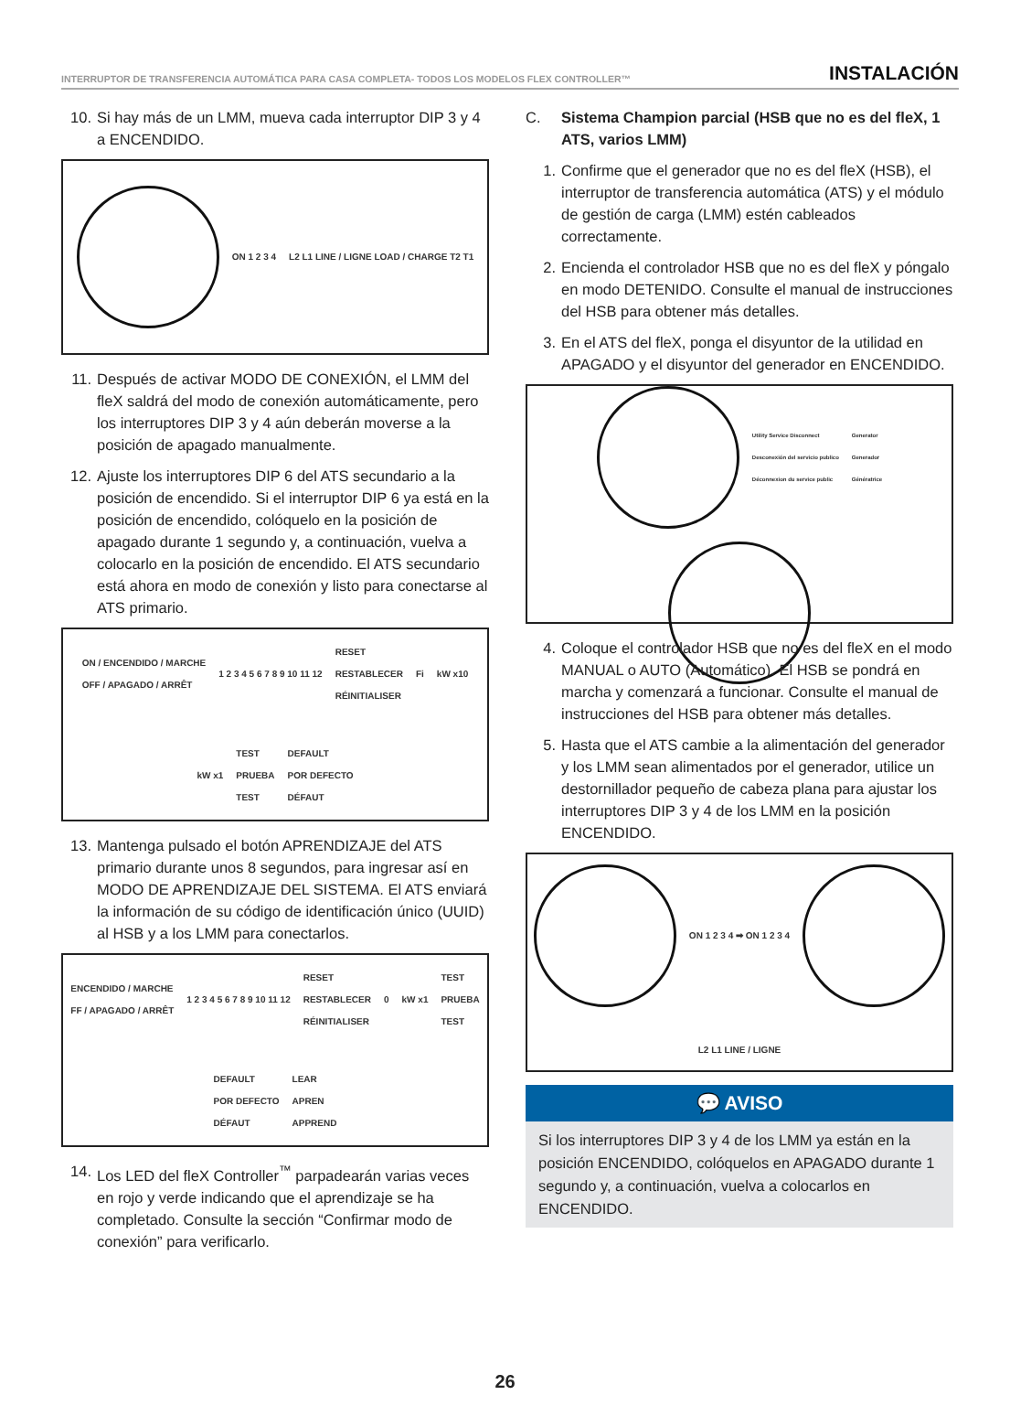INTERRUPTOR DE TRANSFERENCIA AUTOMÁTICA PARA CASA COMPLETA- TODOS LOS MODELOS FLEX CONTROLLER™ INSTALACIÓN
10. Si hay más de un LMM, mueva cada interruptor DIP 3 y 4 a ENCENDIDO.
ON 1 2 3 4 L2 L1 LINE / LIGNE LOAD / CHARGE T2 T1
11. Después de activar MODO DE CONEXIÓN, el LMM del fleX saldrá del modo de conexión automáticamente, pero los interruptores DIP 3 y 4 aún deberán moverse a la posición de apagado manualmente.
12. Ajuste los interruptores DIP 6 del ATS secundario a la posición de encendido. Si el interruptor DIP 6 ya está en la posición de encendido, colóquelo en la posición de apagado durante 1 segundo y, a continuación, vuelva a colocarlo en la posición de encendido. El ATS secundario está ahora en modo de conexión y listo para conectarse al ATS primario.
ON / ENCENDIDO / MARCHE
OFF / APAGADO / ARRÊT 1 2 3 4 5 6 7 8 9 10 11 12 RESET
RESTABLECER
RÉINITIALISER Fi kW x10 kW x1 TEST
PRUEBA
TEST DEFAULT
POR DEFECTO
DÉFAUT
13. Mantenga pulsado el botón APRENDIZAJE del ATS primario durante unos 8 segundos, para ingresar así en MODO DE APRENDIZAJE DEL SISTEMA. El ATS enviará la información de su código de identificación único (UUID) al HSB y a los LMM para conectarlos.
ENCENDIDO / MARCHE
FF / APAGADO / ARRÊT 1 2 3 4 5 6 7 8 9 10 11 12 RESET
RESTABLECER
RÉINITIALISER 0 kW x1 TEST
PRUEBA
TEST DEFAULT
POR DEFECTO
DÉFAUT LEAR
APREN
APPREND
14. Los LED del fleX Controller<sup>™</sup> parpadearán varias veces en rojo y verde indicando que el aprendizaje se ha completado. Consulte la sección “Confirmar modo de conexión” para verificarlo.
C. Sistema Champion parcial (HSB que no es del fleX, 1 ATS, varios LMM)
1. Confirme que el generador que no es del fleX (HSB), el interruptor de transferencia automática (ATS) y el módulo de gestión de carga (LMM) estén cableados correctamente.
2. Encienda el controlador HSB que no es del fleX y póngalo en modo DETENIDO. Consulte el manual de instrucciones del HSB para obtener más detalles.
3. En el ATS del fleX, ponga el disyuntor de la utilidad en APAGADO y el disyuntor del generador en ENCENDIDO.
Utility Service Disconnect
Desconexión del servicio publico
Déconnexion du service public Generator
Generador
Génératrice
4. Coloque el controlador HSB que no es del fleX en el modo MANUAL o AUTO (Automático). El HSB se pondrá en marcha y comenzará a funcionar. Consulte el manual de instrucciones del HSB para obtener más detalles.
5. Hasta que el ATS cambie a la alimentación del generador y los LMM sean alimentados por el generador, utilice un destornillador pequeño de cabeza plana para ajustar los interruptores DIP 3 y 4 de los LMM en la posición ENCENDIDO.
ON 1 2 3 4 ➡ ON 1 2 3 4
L2 L1 LINE / LIGNE
💬 AVISO
Si los interruptores DIP 3 y 4 de los LMM ya están en la posición ENCENDIDO, colóquelos en APAGADO durante 1 segundo y, a continuación, vuelva a colocarlos en ENCENDIDO.
26